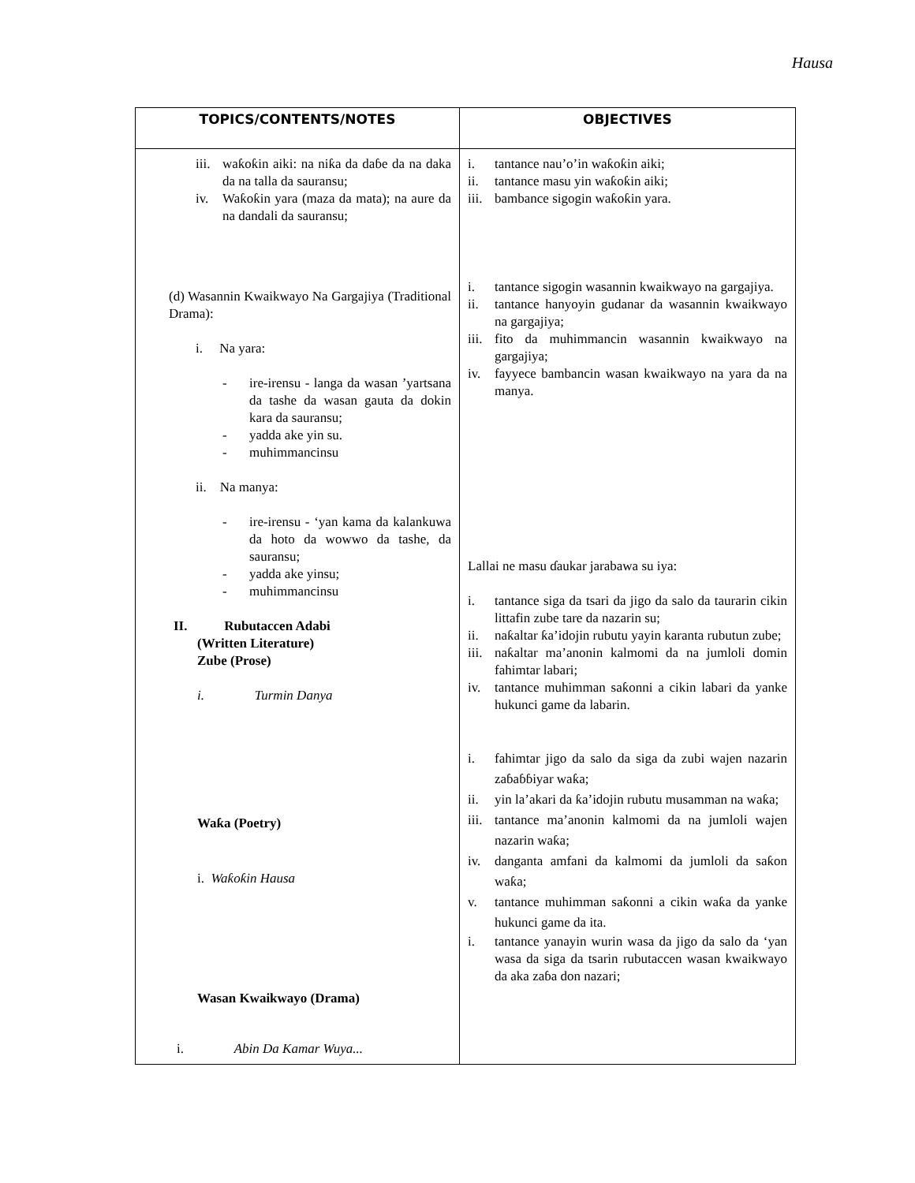Hausa
| TOPICS/CONTENTS/NOTES | OBJECTIVES |
| --- | --- |
| iii. waƙoƙin aiki: na niƙa da daɓe da na daka da na talla da sauransu; iv. Waƙoƙin yara (maza da mata); na aure da na dandali da sauransu; (d) Wasannin Kwaikwayo Na Gargajiya (Traditional Drama): i. Na yara: - ire-irensu - langa da wasan ’yartsana da tashe da wasan gauta da dokin kara da sauransu; - yadda ake yin su. - muhimmancinsu ii. Na manya: - ire-irensu - ‘yan kama da kalankuwa da hoto da wowwo da tashe, da sauransu; - yadda ake yinsu; - muhimmancinsu II. Rubutaccen Adabi (Written Literature) Zube (Prose) i. Turmin Danya Waƙa (Poetry) i. Waƙoƙin Hausa Wasan Kwaikwayo (Drama) i. Abin Da Kamar Wuya... | i. tantance nau’o’in waƙoƙin aiki; ii. tantance masu yin waƙoƙin aiki; iii. bambance sigogin waƙoƙin yara. i. tantance sigogin wasannin kwaikwayo na gargajiya. ii. tantance hanyoyin gudanar da wasannin kwaikwayo na gargajiya; iii. fito da muhimmancin wasannin kwaikwayo na gargajiya; iv. fayyece bambancin wasan kwaikwayo na yara da na manya. Lallai ne masu ɗaukar jarabawa su iya: i. tantance siga da tsari da jigo da salo da taurarin cikin littafin zube tare da nazarin su; ii. naƙaltar ƙa’idojin rubutu yayin karanta rubutun zube; iii. naƙaltar ma’anonin kalmomi da na jumloli domin fahimtar labari; iv. tantance muhimman saƙonni a cikin labari da yanke hukunci game da labarin. i. fahimtar jigo da salo da siga da zubi wajen nazarin zaɓaɓɓiyar waƙa; ii. yin la’akari da ƙa’idojin rubutu musamman na waƙa; iii. tantance ma’anonin kalmomi da na jumloli wajen nazarin waƙa; iv. danganta amfani da kalmomi da jumloli da saƙon waƙa; v. tantance muhimman saƙonni a cikin waƙa da yanke hukunci game da ita. i. tantance yanayin wurin wasa da jigo da salo da ‘yan wasa da siga da tsarin rubutaccen wasan kwaikwayo da aka zaɓa don nazari; |